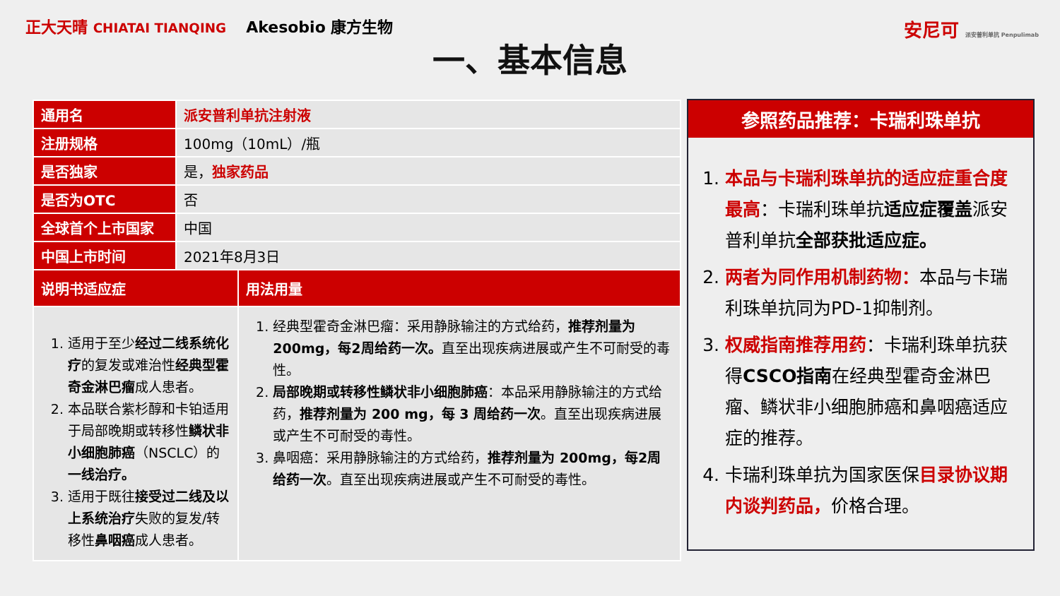正大天晴 CHIATAI TIANQING Akesobio 康方生物
安尼可 派安普利单抗 Penpulimab
一、基本信息
| 通用名 | 派安普利单抗注射液 | |
| 注册规格 | 100mg（10mL）/瓶 | |
| 是否独家 | 是， 独家药品 | |
| 是否为OTC | 否 | |
| 全球首个上市国家 | 中国 | |
| 中国上市时间 | 2021年8月3日 | |
| 说明书适应症 | | 用法用量 |
| 1. 适用于至少 经过二线系统化疗 的复发或难治性 经典型霍奇金淋巴瘤 成人患者。 2. 本品联合紫杉醇和卡铂适用于局部晚期或转移性 鳞状非小细胞肺癌 （NSCLC）的 一线治疗。 3. 适用于既往 接受过二线及以上系统治疗 失败的复发/转移性 鼻咽癌 成人患者。 | | 1. 经典型霍奇金淋巴瘤：采用静脉输注的方式给药， 推荐剂量为 200mg，每2周给药一次。 直至出现疾病进展或产生不可耐受的毒性。 2. 局部晚期或转移性鳞状非小细胞肺癌 ：本品采用静脉输注的方式给药， 推荐剂量为 200 mg，每 3 周给药一次 。直至出现疾病进展或产生不可耐受的毒性。 3. 鼻咽癌：采用静脉输注的方式给药， 推荐剂量为 200mg，每2周给药一次 。直至出现疾病进展或产生不可耐受的毒性。 |
参照药品推荐：卡瑞利珠单抗
1. 本品与卡瑞利珠单抗的适应症重合度最高：卡瑞利珠单抗适应症覆盖派安普利单抗全部获批适应症。
2. 两者为同作用机制药物：本品与卡瑞利珠单抗同为PD-1抑制剂。
3. 权威指南推荐用药：卡瑞利珠单抗获得CSCO指南在经典型霍奇金淋巴瘤、鳞状非小细胞肺癌和鼻咽癌适应症的推荐。
4. 卡瑞利珠单抗为国家医保目录协议期内谈判药品，价格合理。